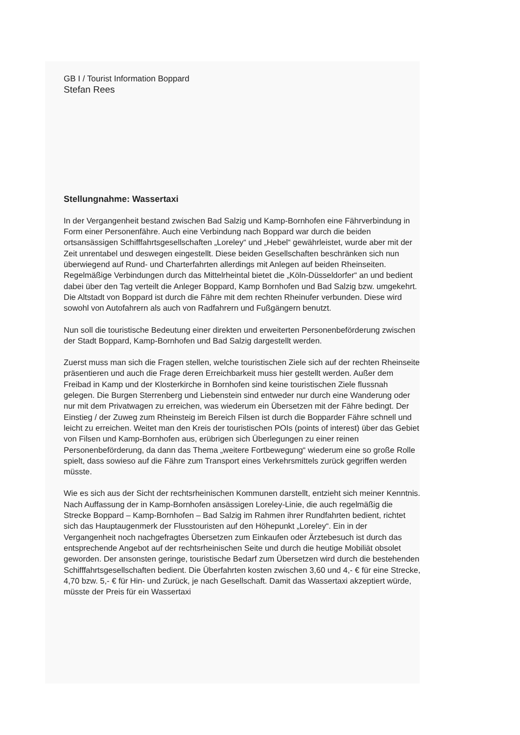GB I / Tourist Information Boppard
Stefan Rees
Stellungnahme: Wassertaxi
In der Vergangenheit bestand zwischen Bad Salzig und Kamp-Bornhofen eine Fährverbindung in Form einer Personenfähre. Auch eine Verbindung nach Boppard war durch die beiden ortsansässigen Schifffahrtsgesellschaften „Loreley“ und „Hebel“ gewährleistet, wurde aber mit der Zeit unrentabel und deswegen eingestellt. Diese beiden Gesellschaften beschränken sich nun überwiegend auf Rund- und Charterfahrten allerdings mit Anlegen auf beiden Rheinseiten. Regelmäßige Verbindungen durch das Mittelrheintal bietet die „Köln-Düsseldorfer“ an und bedient dabei über den Tag verteilt die Anleger Boppard, Kamp Bornhofen und Bad Salzig bzw. umgekehrt. Die Altstadt von Boppard ist durch die Fähre mit dem rechten Rheinufer verbunden. Diese wird sowohl von Autofahrern als auch von Radfahrern und Fußgängern benutzt.
Nun soll die touristische Bedeutung einer direkten und erweiterten Personenbeförderung zwischen der Stadt Boppard, Kamp-Bornhofen und Bad Salzig dargestellt werden.
Zuerst muss man sich die Fragen stellen, welche touristischen Ziele sich auf der rechten Rheinseite präsentieren und auch die Frage deren Erreichbarkeit muss hier gestellt werden. Außer dem Freibad in Kamp und der Klosterkirche in Bornhofen sind keine touristischen Ziele flussnah gelegen. Die Burgen Sterrenberg und Liebenstein sind entweder nur durch eine Wanderung oder nur mit dem Privatwagen zu erreichen, was wiederum ein Übersetzen mit der Fähre bedingt. Der Einstieg / der Zuweg zum Rheinsteig im Bereich Filsen ist durch die Bopparder Fähre schnell und leicht zu erreichen. Weitet man den Kreis der touristischen POIs (points of interest) über das Gebiet von Filsen und Kamp-Bornhofen aus, erübrigen sich Überlegungen zu einer reinen Personenbeförderung, da dann das Thema „weitere Fortbewegung“ wiederum eine so große Rolle spielt, dass sowieso auf die Fähre zum Transport eines Verkehrsmittels zurück gegriffen werden müsste.
Wie es sich aus der Sicht der rechtsrheinischen Kommunen darstellt, entzieht sich meiner Kenntnis. Nach Auffassung der in Kamp-Bornhofen ansässigen Loreley-Linie, die auch regelmäßig die Strecke Boppard – Kamp-Bornhofen – Bad Salzig im Rahmen ihrer Rundfahrten bedient, richtet sich das Hauptaugenmerk der Flusstouristen auf den Höhepunkt „Loreley“. Ein in der Vergangenheit noch nachgefragtes Übersetzen zum Einkaufen oder Ärztebesuch ist durch das entsprechende Angebot auf der rechtsrheinischen Seite und durch die heutige Mobiliät obsolet geworden. Der ansonsten geringe, touristische Bedarf zum Übersetzen wird durch die bestehenden Schifffahrtsgesellschaften bedient. Die Überfahrten kosten zwischen 3,60 und 4,- € für eine Strecke, 4,70 bzw. 5,- € für Hin- und Zurück, je nach Gesellschaft. Damit das Wassertaxi akzeptiert würde, müsste der Preis für ein Wassertaxi